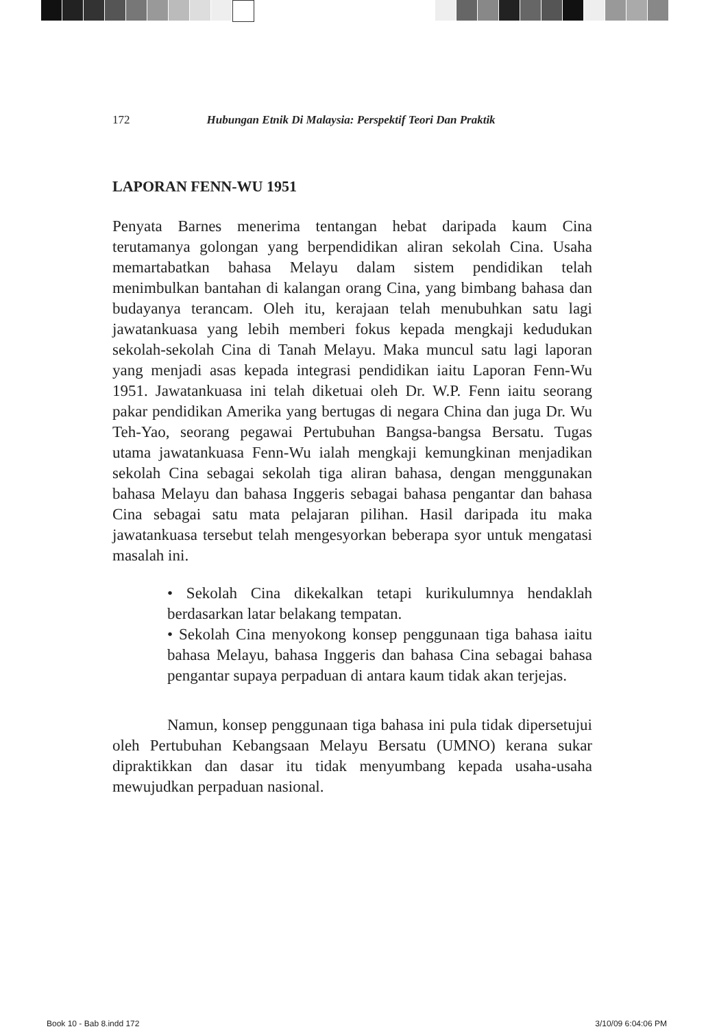172 Hubungan Etnik Di Malaysia: Perspektif Teori Dan Praktik
LAPORAN FENN-WU 1951
Penyata Barnes menerima tentangan hebat daripada kaum Cina terutamanya golongan yang berpendidikan aliran sekolah Cina. Usaha memartabatkan bahasa Melayu dalam sistem pendidikan telah menimbulkan bantahan di kalangan orang Cina, yang bimbang bahasa dan budayanya terancam. Oleh itu, kerajaan telah menubuhkan satu lagi jawatankuasa yang lebih memberi fokus kepada mengkaji kedudukan sekolah-sekolah Cina di Tanah Melayu. Maka muncul satu lagi laporan yang menjadi asas kepada integrasi pendidikan iaitu Laporan Fenn-Wu 1951. Jawatankuasa ini telah diketuai oleh Dr. W.P. Fenn iaitu seorang pakar pendidikan Amerika yang bertugas di negara China dan juga Dr. Wu Teh-Yao, seorang pegawai Pertubuhan Bangsa-bangsa Bersatu. Tugas utama jawatankuasa Fenn-Wu ialah mengkaji kemungkinan menjadikan sekolah Cina sebagai sekolah tiga aliran bahasa, dengan menggunakan bahasa Melayu dan bahasa Inggeris sebagai bahasa pengantar dan bahasa Cina sebagai satu mata pelajaran pilihan. Hasil daripada itu maka jawatankuasa tersebut telah mengesyorkan beberapa syor untuk mengatasi masalah ini.
• Sekolah Cina dikekalkan tetapi kurikulumnya hendaklah berdasarkan latar belakang tempatan.
• Sekolah Cina menyokong konsep penggunaan tiga bahasa iaitu bahasa Melayu, bahasa Inggeris dan bahasa Cina sebagai bahasa pengantar supaya perpaduan di antara kaum tidak akan terjejas.
Namun, konsep penggunaan tiga bahasa ini pula tidak dipersetujui oleh Pertubuhan Kebangsaan Melayu Bersatu (UMNO) kerana sukar dipraktikkan dan dasar itu tidak menyumbang kepada usaha-usaha mewujudkan perpaduan nasional.
Book 10 - Bab 8.indd 172 3/10/09 6:04:06 PM